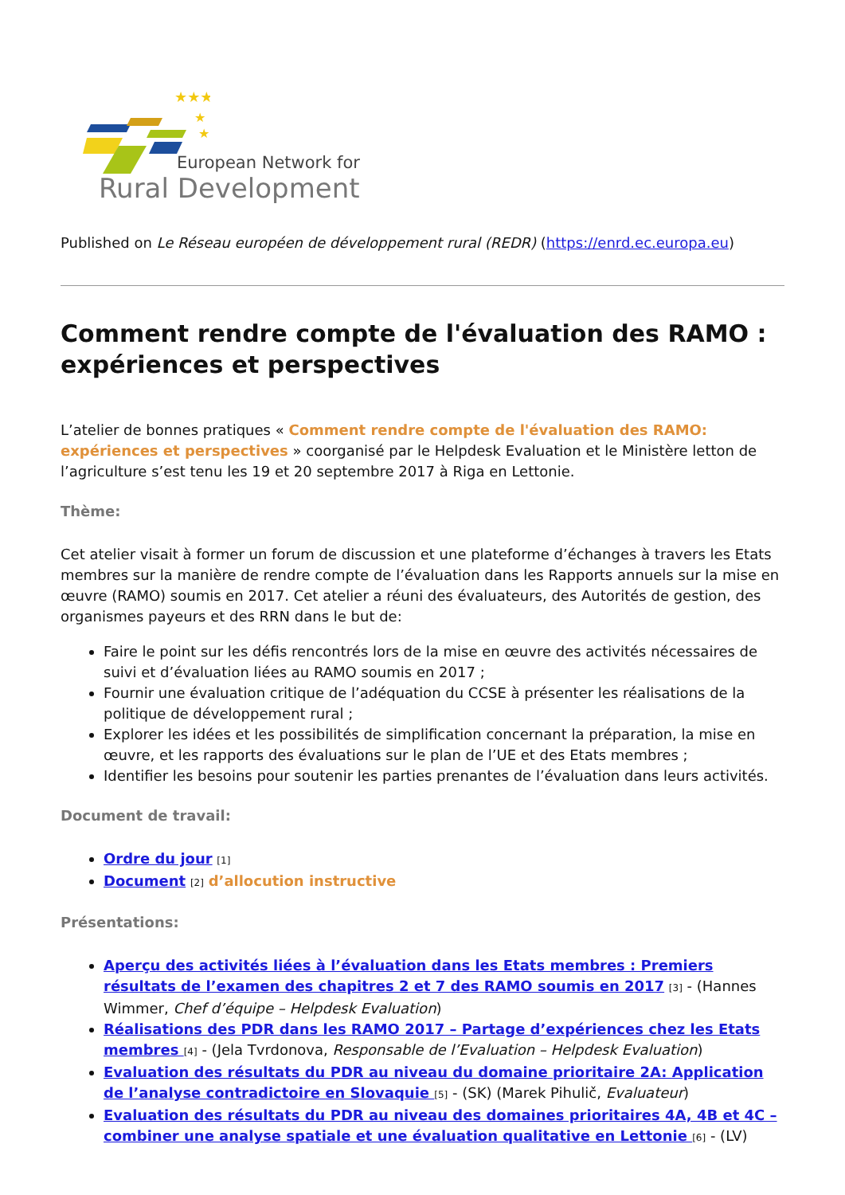★★★
★
★
European Network for
Rural Development
Published on Le Réseau européen de développement rural (REDR) (https://enrd.ec.europa.eu)
Comment rendre compte de l'évaluation des RAMO : expériences et perspectives
L’atelier de bonnes pratiques « Comment rendre compte de l'évaluation des RAMO: expériences et perspectives » coorganisé par le Helpdesk Evaluation et le Ministère letton de l’agriculture s’est tenu les 19 et 20 septembre 2017 à Riga en Lettonie.
Thème:
Cet atelier visait à former un forum de discussion et une plateforme d’échanges à travers les Etats membres sur la manière de rendre compte de l’évaluation dans les Rapports annuels sur la mise en œuvre (RAMO) soumis en 2017. Cet atelier a réuni des évaluateurs, des Autorités de gestion, des organismes payeurs et des RRN dans le but de:
Faire le point sur les défis rencontrés lors de la mise en œuvre des activités nécessaires de suivi et d’évaluation liées au RAMO soumis en 2017 ;
Fournir une évaluation critique de l’adéquation du CCSE à présenter les réalisations de la politique de développement rural ;
Explorer les idées et les possibilités de simplification concernant la préparation, la mise en œuvre, et les rapports des évaluations sur le plan de l’UE et des Etats membres ;
Identifier les besoins pour soutenir les parties prenantes de l’évaluation dans leurs activités.
Document de travail:
Ordre du jour <sup>[1]</sup>
Document <sup>[2]</sup> d’allocution instructive
Présentations:
Aperçu des activités liées à l’évaluation dans les Etats membres : Premiers résultats de l’examen des chapitres 2 et 7 des RAMO soumis en 2017 <sup>[3]</sup> - (Hannes Wimmer, Chef d’équipe – Helpdesk Evaluation)
Réalisations des PDR dans les RAMO 2017 – Partage d’expériences chez les Etats membres <sup>[4]</sup> - (Jela Tvrdonova, Responsable de l’Evaluation – Helpdesk Evaluation)
Evaluation des résultats du PDR au niveau du domaine prioritaire 2A: Application de l’analyse contradictoire en Slovaquie <sup>[5]</sup> - (SK) (Marek Pihulič, Evaluateur)
Evaluation des résultats du PDR au niveau des domaines prioritaires 4A, 4B et 4C – combiner une analyse spatiale et une évaluation qualitative en Lettonie <sup>[6]</sup> - (LV)